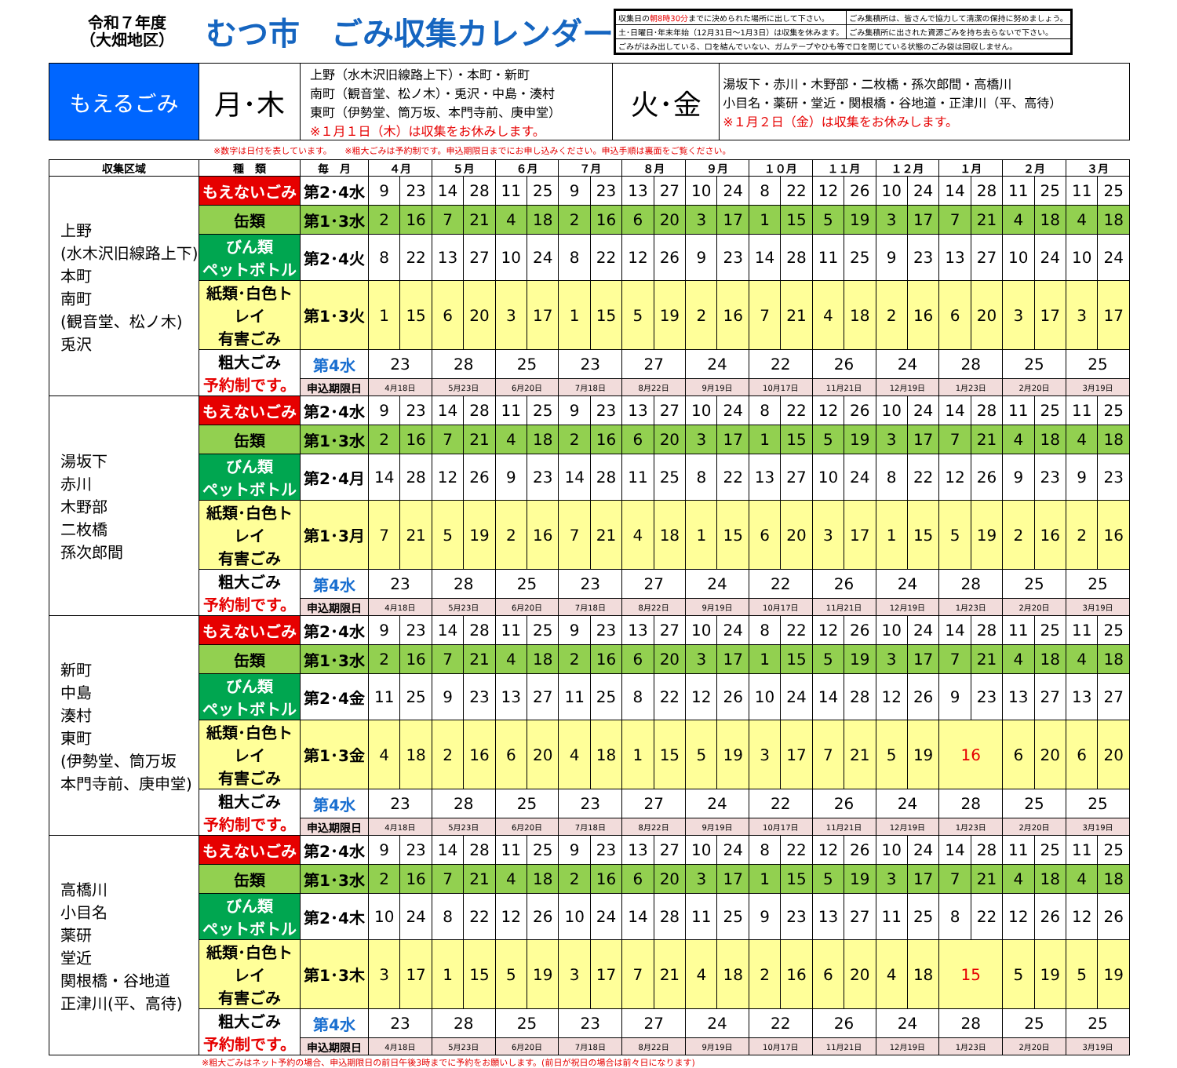令和７年度
（大畑地区）
むつ市　ごみ収集カレンダー
| 収集日の 朝8時30分 までに決められた場所に出して下さい。 | ごみ集積所は、皆さんで協力して清潔の保持に努めましょう。 |
| 土･日曜日･年末年始（12月31日～1月3日）は収集を休みます。 | ごみ集積所に出された資源ごみを持ち去らないで下さい。 |
| ごみがはみ出している、口を結んでいない、ガムテープやひも等で口を閉じている状態のごみ袋は回収しません。 | |
| もえるごみ | 月･木 | 上野（水木沢旧線路上下）・本町・新町 南町（観音堂、松ノ木）・兎沢・中島・湊村 東町（伊勢堂、筒万坂、本門寺前、庚申堂） ※１月１日（木）は収集をお休みします。 | 火･金 | 湯坂下・赤川・木野部・二枚橋・孫次郎間・高橋川 小目名・薬研・堂近・関根橋・谷地道・正津川（平、高待） ※１月２日（金）は収集をお休みします。 |
※数字は日付を表しています。　　※粗大ごみは予約制です。申込期限日までにお申し込みください。申込手順は裏面をご覧ください。
| 収集区域 | 種 類 | 毎 月 | ４月 | | ５月 | | ６月 | | ７月 | | ８月 | | ９月 | | １０月 | | １１月 | | １２月 | | １月 | | ２月 | | ３月 | |
| --- | --- | --- | --- | --- | --- | --- | --- | --- | --- | --- | --- | --- | --- | --- | --- | --- | --- | --- | --- | --- | --- | --- | --- | --- | --- | --- |
| 上野 (水木沢旧線路上下) 本町 南町 (観音堂、松ノ木) 兎沢 | もえないごみ | 第2･4水 | 9 | 23 | 14 | 28 | 11 | 25 | 9 | 23 | 13 | 27 | 10 | 24 | 8 | 22 | 12 | 26 | 10 | 24 | 14 | 28 | 11 | 25 | 11 | 25 |
| | 缶類 | 第1･3水 | 2 | 16 | 7 | 21 | 4 | 18 | 2 | 16 | 6 | 20 | 3 | 17 | 1 | 15 | 5 | 19 | 3 | 17 | 7 | 21 | 4 | 18 | 4 | 18 |
| | びん類 ペットボトル | 第2･4火 | 8 | 22 | 13 | 27 | 10 | 24 | 8 | 22 | 12 | 26 | 9 | 23 | 14 | 28 | 11 | 25 | 9 | 23 | 13 | 27 | 10 | 24 | 10 | 24 |
| | 紙類･白色トレイ 有害ごみ | 第1･3火 | 1 | 15 | 6 | 20 | 3 | 17 | 1 | 15 | 5 | 19 | 2 | 16 | 7 | 21 | 4 | 18 | 2 | 16 | 6 | 20 | 3 | 17 | 3 | 17 |
| | 粗大ごみ 予約制です。 | 第4水 | 23 | | 28 | | 25 | | 23 | | 27 | | 24 | | 22 | | 26 | | 24 | | 28 | | 25 | | 25 | |
| | | 申込期限日 | 4月18日 | | 5月23日 | | 6月20日 | | 7月18日 | | 8月22日 | | 9月19日 | | 10月17日 | | 11月21日 | | 12月19日 | | 1月23日 | | 2月20日 | | 3月19日 | |
| 湯坂下 赤川 木野部 二枚橋 孫次郎間 | もえないごみ | 第2･4水 | 9 | 23 | 14 | 28 | 11 | 25 | 9 | 23 | 13 | 27 | 10 | 24 | 8 | 22 | 12 | 26 | 10 | 24 | 14 | 28 | 11 | 25 | 11 | 25 |
| | 缶類 | 第1･3水 | 2 | 16 | 7 | 21 | 4 | 18 | 2 | 16 | 6 | 20 | 3 | 17 | 1 | 15 | 5 | 19 | 3 | 17 | 7 | 21 | 4 | 18 | 4 | 18 |
| | びん類 ペットボトル | 第2･4月 | 14 | 28 | 12 | 26 | 9 | 23 | 14 | 28 | 11 | 25 | 8 | 22 | 13 | 27 | 10 | 24 | 8 | 22 | 12 | 26 | 9 | 23 | 9 | 23 |
| | 紙類･白色トレイ 有害ごみ | 第1･3月 | 7 | 21 | 5 | 19 | 2 | 16 | 7 | 21 | 4 | 18 | 1 | 15 | 6 | 20 | 3 | 17 | 1 | 15 | 5 | 19 | 2 | 16 | 2 | 16 |
| | 粗大ごみ 予約制です。 | 第4水 | 23 | | 28 | | 25 | | 23 | | 27 | | 24 | | 22 | | 26 | | 24 | | 28 | | 25 | | 25 | |
| | | 申込期限日 | 4月18日 | | 5月23日 | | 6月20日 | | 7月18日 | | 8月22日 | | 9月19日 | | 10月17日 | | 11月21日 | | 12月19日 | | 1月23日 | | 2月20日 | | 3月19日 | |
| 新町 中島 湊村 東町 (伊勢堂、筒万坂 本門寺前、庚申堂) | もえないごみ | 第2･4水 | 9 | 23 | 14 | 28 | 11 | 25 | 9 | 23 | 13 | 27 | 10 | 24 | 8 | 22 | 12 | 26 | 10 | 24 | 14 | 28 | 11 | 25 | 11 | 25 |
| | 缶類 | 第1･3水 | 2 | 16 | 7 | 21 | 4 | 18 | 2 | 16 | 6 | 20 | 3 | 17 | 1 | 15 | 5 | 19 | 3 | 17 | 7 | 21 | 4 | 18 | 4 | 18 |
| | びん類 ペットボトル | 第2･4金 | 11 | 25 | 9 | 23 | 13 | 27 | 11 | 25 | 8 | 22 | 12 | 26 | 10 | 24 | 14 | 28 | 12 | 26 | 9 | 23 | 13 | 27 | 13 | 27 |
| | 紙類･白色トレイ 有害ごみ | 第1･3金 | 4 | 18 | 2 | 16 | 6 | 20 | 4 | 18 | 1 | 15 | 5 | 19 | 3 | 17 | 7 | 21 | 5 | 19 | 16 | | 6 | 20 | 6 | 20 |
| | 粗大ごみ 予約制です。 | 第4水 | 23 | | 28 | | 25 | | 23 | | 27 | | 24 | | 22 | | 26 | | 24 | | 28 | | 25 | | 25 | |
| | | 申込期限日 | 4月18日 | | 5月23日 | | 6月20日 | | 7月18日 | | 8月22日 | | 9月19日 | | 10月17日 | | 11月21日 | | 12月19日 | | 1月23日 | | 2月20日 | | 3月19日 | |
| 高橋川 小目名 薬研 堂近 関根橋・谷地道 正津川(平、高待) | もえないごみ | 第2･4水 | 9 | 23 | 14 | 28 | 11 | 25 | 9 | 23 | 13 | 27 | 10 | 24 | 8 | 22 | 12 | 26 | 10 | 24 | 14 | 28 | 11 | 25 | 11 | 25 |
| | 缶類 | 第1･3水 | 2 | 16 | 7 | 21 | 4 | 18 | 2 | 16 | 6 | 20 | 3 | 17 | 1 | 15 | 5 | 19 | 3 | 17 | 7 | 21 | 4 | 18 | 4 | 18 |
| | びん類 ペットボトル | 第2･4木 | 10 | 24 | 8 | 22 | 12 | 26 | 10 | 24 | 14 | 28 | 11 | 25 | 9 | 23 | 13 | 27 | 11 | 25 | 8 | 22 | 12 | 26 | 12 | 26 |
| | 紙類･白色トレイ 有害ごみ | 第1･3木 | 3 | 17 | 1 | 15 | 5 | 19 | 3 | 17 | 7 | 21 | 4 | 18 | 2 | 16 | 6 | 20 | 4 | 18 | 15 | | 5 | 19 | 5 | 19 |
| | 粗大ごみ 予約制です。 | 第4水 | 23 | | 28 | | 25 | | 23 | | 27 | | 24 | | 22 | | 26 | | 24 | | 28 | | 25 | | 25 | |
| | | 申込期限日 | 4月18日 | | 5月23日 | | 6月20日 | | 7月18日 | | 8月22日 | | 9月19日 | | 10月17日 | | 11月21日 | | 12月19日 | | 1月23日 | | 2月20日 | | 3月19日 | |
※粗大ごみはネット予約の場合、申込期限日の前日午後3時までに予約をお願いします。(前日が祝日の場合は前々日になります)